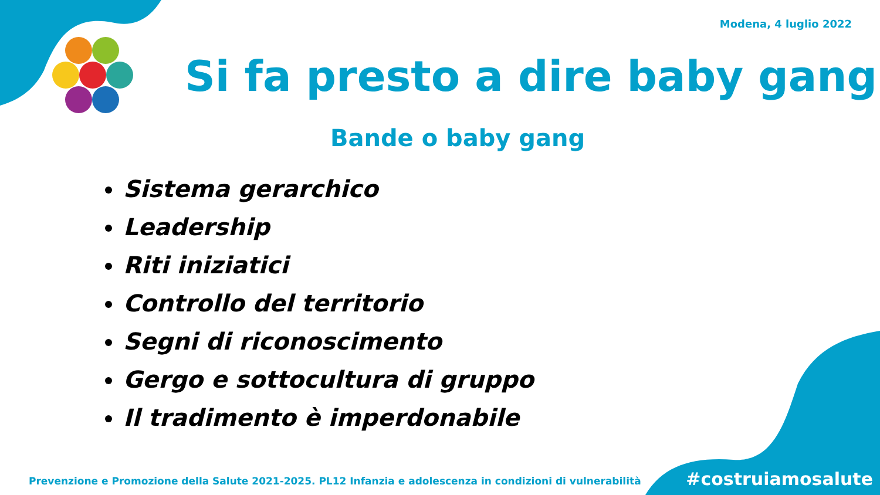Modena, 4 luglio 2022
Si fa presto a dire baby gang
Bande o baby gang
Sistema gerarchico
Leadership
Riti iniziatici
Controllo del territorio
Segni di riconoscimento
Gergo e sottocultura di gruppo
Il tradimento è imperdonabile
Prevenzione e Promozione della Salute 2021-2025. PL12 Infanzia e adolescenza in condizioni di vulnerabilità
#costruiamosalute